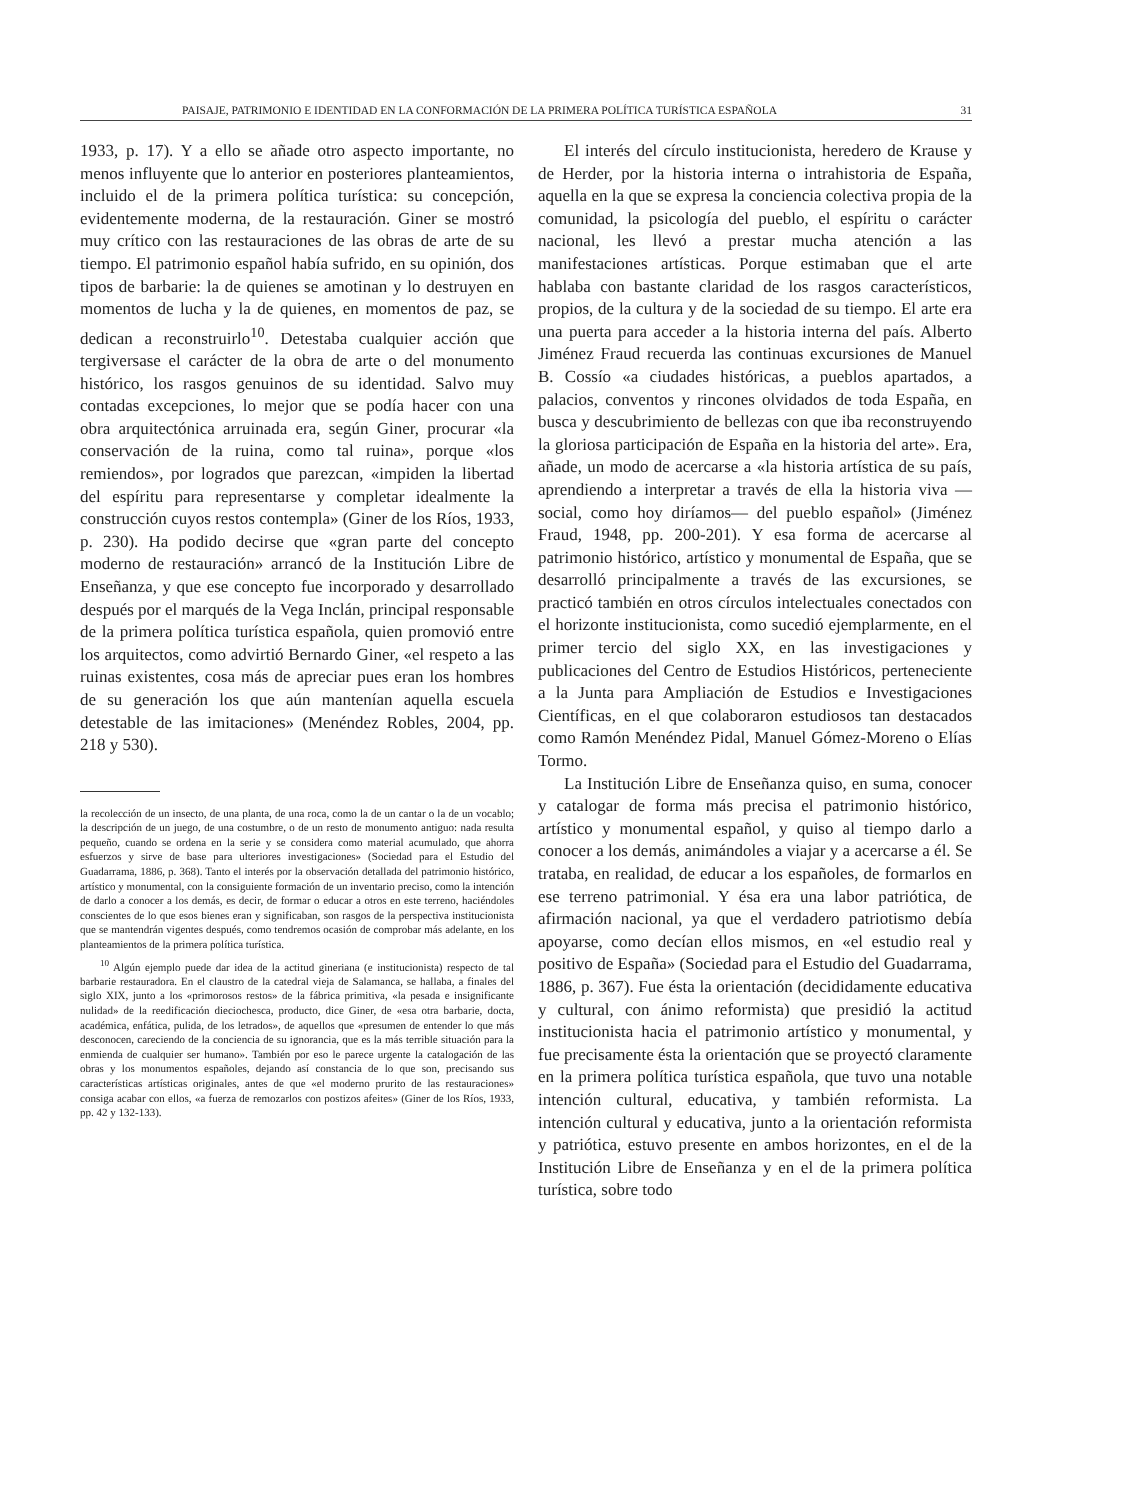PAISAJE, PATRIMONIO E IDENTIDAD EN LA CONFORMACIÓN DE LA PRIMERA POLÍTICA TURÍSTICA ESPAÑOLA 31
1933, p. 17). Y a ello se añade otro aspecto importante, no menos influyente que lo anterior en posteriores planteamientos, incluido el de la primera política turística: su concepción, evidentemente moderna, de la restauración. Giner se mostró muy crítico con las restauraciones de las obras de arte de su tiempo. El patrimonio español había sufrido, en su opinión, dos tipos de barbarie: la de quienes se amotinan y lo destruyen en momentos de lucha y la de quienes, en momentos de paz, se dedican a reconstruirlo<sup>10</sup>. Detestaba cualquier acción que tergiversase el carácter de la obra de arte o del monumento histórico, los rasgos genuinos de su identidad. Salvo muy contadas excepciones, lo mejor que se podía hacer con una obra arquitectónica arruinada era, según Giner, procurar «la conservación de la ruina, como tal ruina», porque «los remiendos», por logrados que parezcan, «impiden la libertad del espíritu para representarse y completar idealmente la construcción cuyos restos contempla» (Giner de los Ríos, 1933, p. 230). Ha podido decirse que «gran parte del concepto moderno de restauración» arrancó de la Institución Libre de Enseñanza, y que ese concepto fue incorporado y desarrollado después por el marqués de la Vega Inclán, principal responsable de la primera política turística española, quien promovió entre los arquitectos, como advirtió Bernardo Giner, «el respeto a las ruinas existentes, cosa más de apreciar pues eran los hombres de su generación los que aún mantenían aquella escuela detestable de las imitaciones» (Menéndez Robles, 2004, pp. 218 y 530).
la recolección de un insecto, de una planta, de una roca, como la de un cantar o la de un vocablo; la descripción de un juego, de una costumbre, o de un resto de monumento antiguo: nada resulta pequeño, cuando se ordena en la serie y se considera como material acumulado, que ahorra esfuerzos y sirve de base para ulteriores investigaciones» (Sociedad para el Estudio del Guadarrama, 1886, p. 368). Tanto el interés por la observación detallada del patrimonio histórico, artístico y monumental, con la consiguiente formación de un inventario preciso, como la intención de darlo a conocer a los demás, es decir, de formar o educar a otros en este terreno, haciéndoles conscientes de lo que esos bienes eran y significaban, son rasgos de la perspectiva institucionista que se mantendrán vigentes después, como tendremos ocasión de comprobar más adelante, en los planteamientos de la primera política turística.
<sup>10</sup> Algún ejemplo puede dar idea de la actitud gineriana (e institucionista) respecto de tal barbarie restauradora. En el claustro de la catedral vieja de Salamanca, se hallaba, a finales del siglo XIX, junto a los «primorosos restos» de la fábrica primitiva, «la pesada e insignificante nulidad» de la reedificación dieciochesca, producto, dice Giner, de «esa otra barbarie, docta, académica, enfática, pulida, de los letrados», de aquellos que «presumen de entender lo que más desconocen, careciendo de la conciencia de su ignorancia, que es la más terrible situación para la enmienda de cualquier ser humano». También por eso le parece urgente la catalogación de las obras y los monumentos españoles, dejando así constancia de lo que son, precisando sus características artísticas originales, antes de que «el moderno prurito de las restauraciones» consiga acabar con ellos, «a fuerza de remozarlos con postizos afeites» (Giner de los Ríos, 1933, pp. 42 y 132-133).
El interés del círculo institucionista, heredero de Krause y de Herder, por la historia interna o intrahistoria de España, aquella en la que se expresa la conciencia colectiva propia de la comunidad, la psicología del pueblo, el espíritu o carácter nacional, les llevó a prestar mucha atención a las manifestaciones artísticas. Porque estimaban que el arte hablaba con bastante claridad de los rasgos característicos, propios, de la cultura y de la sociedad de su tiempo. El arte era una puerta para acceder a la historia interna del país. Alberto Jiménez Fraud recuerda las continuas excursiones de Manuel B. Cossío «a ciudades históricas, a pueblos apartados, a palacios, conventos y rincones olvidados de toda España, en busca y descubrimiento de bellezas con que iba reconstruyendo la gloriosa participación de España en la historia del arte». Era, añade, un modo de acercarse a «la historia artística de su país, aprendiendo a interpretar a través de ella la historia viva —social, como hoy diríamos— del pueblo español» (Jiménez Fraud, 1948, pp. 200-201). Y esa forma de acercarse al patrimonio histórico, artístico y monumental de España, que se desarrolló principalmente a través de las excursiones, se practicó también en otros círculos intelectuales conectados con el horizonte institucionista, como sucedió ejemplarmente, en el primer tercio del siglo XX, en las investigaciones y publicaciones del Centro de Estudios Históricos, perteneciente a la Junta para Ampliación de Estudios e Investigaciones Científicas, en el que colaboraron estudiosos tan destacados como Ramón Menéndez Pidal, Manuel Gómez-Moreno o Elías Tormo.
La Institución Libre de Enseñanza quiso, en suma, conocer y catalogar de forma más precisa el patrimonio histórico, artístico y monumental español, y quiso al tiempo darlo a conocer a los demás, animándoles a viajar y a acercarse a él. Se trataba, en realidad, de educar a los españoles, de formarlos en ese terreno patrimonial. Y ésa era una labor patriótica, de afirmación nacional, ya que el verdadero patriotismo debía apoyarse, como decían ellos mismos, en «el estudio real y positivo de España» (Sociedad para el Estudio del Guadarrama, 1886, p. 367). Fue ésta la orientación (decididamente educativa y cultural, con ánimo reformista) que presidió la actitud institucionista hacia el patrimonio artístico y monumental, y fue precisamente ésta la orientación que se proyectó claramente en la primera política turística española, que tuvo una notable intención cultural, educativa, y también reformista. La intención cultural y educativa, junto a la orientación reformista y patriótica, estuvo presente en ambos horizontes, en el de la Institución Libre de Enseñanza y en el de la primera política turística, sobre todo